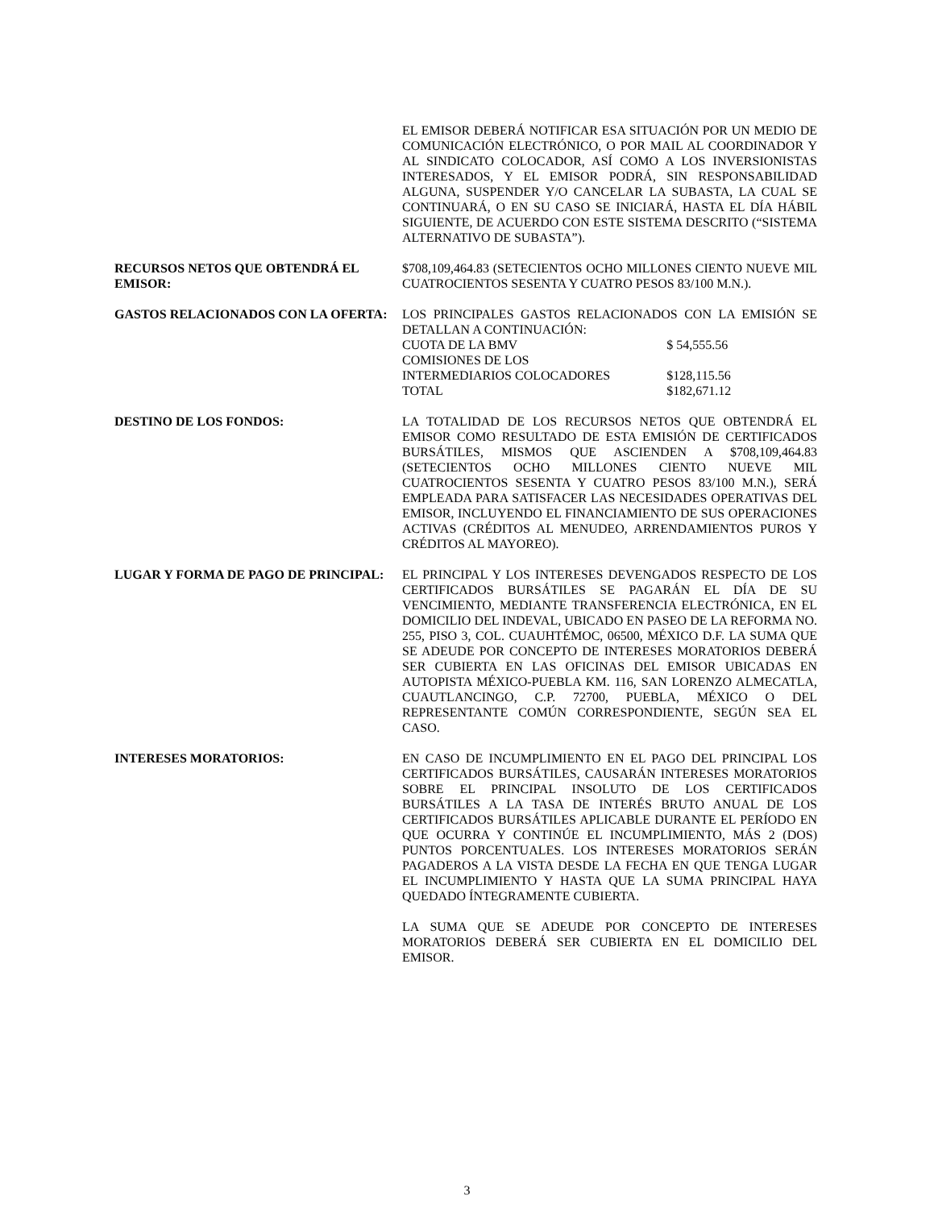EL EMISOR DEBERÁ NOTIFICAR ESA SITUACIÓN POR UN MEDIO DE COMUNICACIÓN ELECTRÓNICO, O POR MAIL AL COORDINADOR Y AL SINDICATO COLOCADOR, ASÍ COMO A LOS INVERSIONISTAS INTERESADOS, Y EL EMISOR PODRÁ, SIN RESPONSABILIDAD ALGUNA, SUSPENDER Y/O CANCELAR LA SUBASTA, LA CUAL SE CONTINUARÁ, O EN SU CASO SE INICIARÁ, HASTA EL DÍA HÁBIL SIGUIENTE, DE ACUERDO CON ESTE SISTEMA DESCRITO (“SISTEMA ALTERNATIVO DE SUBASTA”).
RECURSOS NETOS QUE OBTENDRÁ EL EMISOR:
$708,109,464.83 (SETECIENTOS OCHO MILLONES CIENTO NUEVE MIL CUATROCIENTOS SESENTA Y CUATRO PESOS 83/100 M.N.).
GASTOS RELACIONADOS CON LA OFERTA: LOS PRINCIPALES GASTOS RELACIONADOS CON LA EMISIÓN SE DETALLAN A CONTINUACIÓN:
| CUOTA DE LA BMV | $ 54,555.56 |
| COMISIONES DE LOS | |
| INTERMEDIARIOS COLOCADORES | $128,115.56 |
| TOTAL | $182,671.12 |
DESTINO DE LOS FONDOS: LA TOTALIDAD DE LOS RECURSOS NETOS QUE OBTENDRÁ EL EMISOR COMO RESULTADO DE ESTA EMISIÓN DE CERTIFICADOS BURSÁTILES, MISMOS QUE ASCIENDEN A $708,109,464.83 (SETECIENTOS OCHO MILLONES CIENTO NUEVE MIL CUATROCIENTOS SESENTA Y CUATRO PESOS 83/100 M.N.), SERÁ EMPLEADA PARA SATISFACER LAS NECESIDADES OPERATIVAS DEL EMISOR, INCLUYENDO EL FINANCIAMIENTO DE SUS OPERACIONES ACTIVAS (CRÉDITOS AL MENUDEO, ARRENDAMIENTOS PUROS Y CRÉDITOS AL MAYOREO).
LUGAR Y FORMA DE PAGO DE PRINCIPAL: EL PRINCIPAL Y LOS INTERESES DEVENGADOS RESPECTO DE LOS CERTIFICADOS BURSÁTILES SE PAGARÁN EL DÍA DE SU VENCIMIENTO, MEDIANTE TRANSFERENCIA ELECTRÓNICA, EN EL DOMICILIO DEL INDEVAL, UBICADO EN PASEO DE LA REFORMA NO. 255, PISO 3, COL. CUAUHTÉMOC, 06500, MÉXICO D.F. LA SUMA QUE SE ADEUDE POR CONCEPTO DE INTERESES MORATORIOS DEBERÁ SER CUBIERTA EN LAS OFICINAS DEL EMISOR UBICADAS EN AUTOPISTA MÉXICO-PUEBLA KM. 116, SAN LORENZO ALMECATLA, CUAUTLANCINGO, C.P. 72700, PUEBLA, MÉXICO O DEL REPRESENTANTE COMÚN CORRESPONDIENTE, SEGÚN SEA EL CASO.
INTERESES MORATORIOS: EN CASO DE INCUMPLIMIENTO EN EL PAGO DEL PRINCIPAL LOS CERTIFICADOS BURSÁTILES, CAUSARÁN INTERESES MORATORIOS SOBRE EL PRINCIPAL INSOLUTO DE LOS CERTIFICADOS BURSÁTILES A LA TASA DE INTERÉS BRUTO ANUAL DE LOS CERTIFICADOS BURSÁTILES APLICABLE DURANTE EL PERÍODO EN QUE OCURRA Y CONTINÚE EL INCUMPLIMIENTO, MÁS 2 (DOS) PUNTOS PORCENTUALES. LOS INTERESES MORATORIOS SERÁN PAGADEROS A LA VISTA DESDE LA FECHA EN QUE TENGA LUGAR EL INCUMPLIMIENTO Y HASTA QUE LA SUMA PRINCIPAL HAYA QUEDADO ÍNTEGRAMENTE CUBIERTA.
LA SUMA QUE SE ADEUDE POR CONCEPTO DE INTERESES MORATORIOS DEBERÁ SER CUBIERTA EN EL DOMICILIO DEL EMISOR.
3